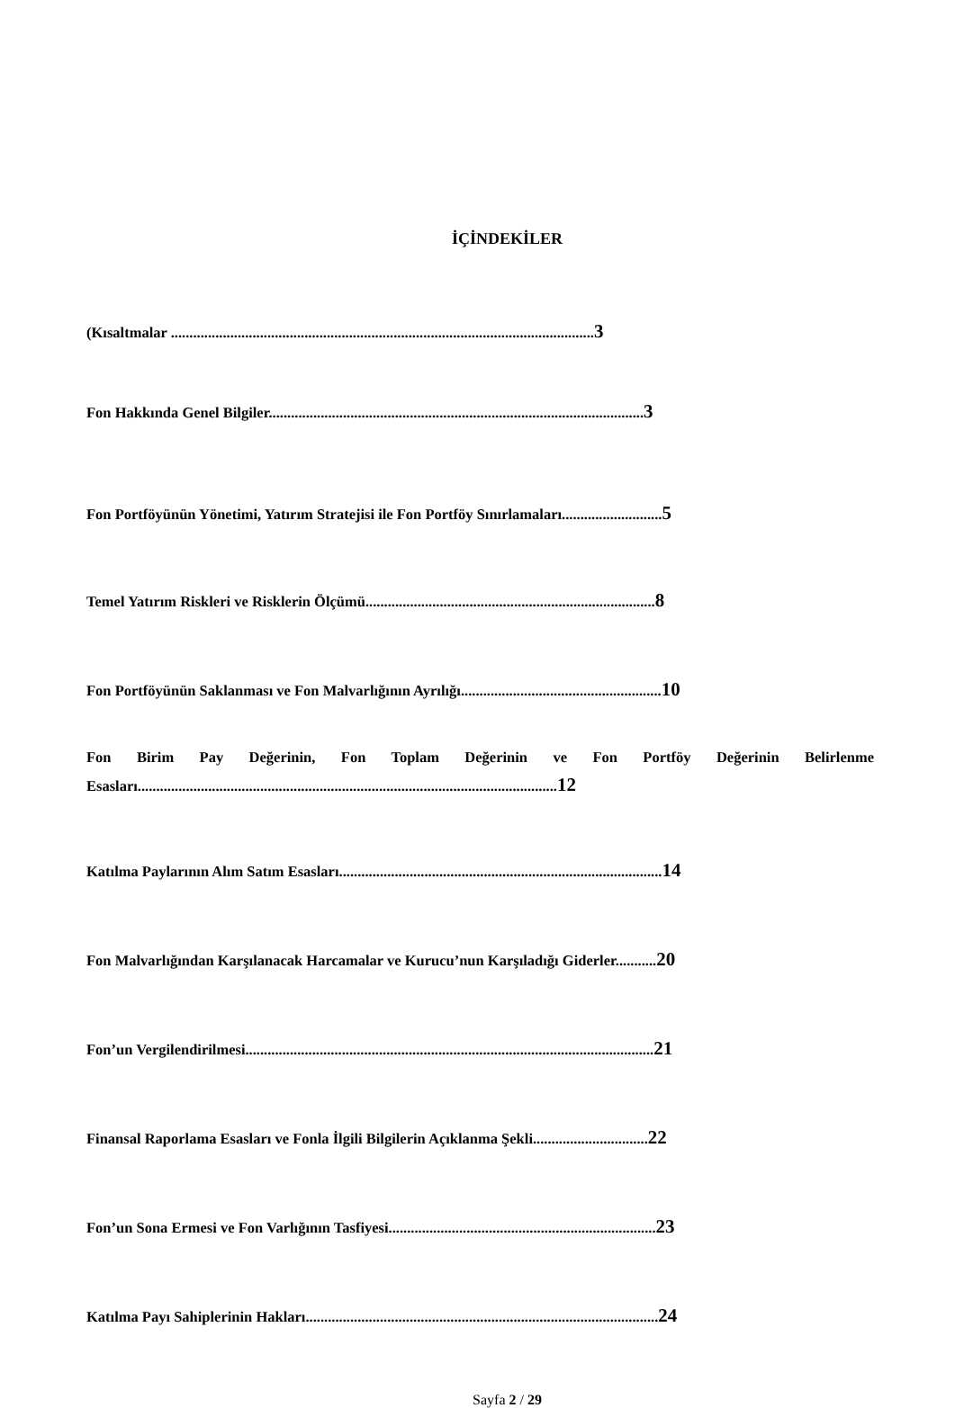İÇİNDEKİLER
(Kısaltmalar ..................................................................................................................3
Fon Hakkında Genel Bilgiler.....................................................................................................3
Fon Portföyünün Yönetimi, Yatırım Stratejisi ile Fon Portföy Sınırlamaları...........................5
Temel Yatırım Riskleri ve Risklerin Ölçümü..............................................................................8
Fon Portföyünün Saklanması ve Fon Malvarlığının Ayrılığı......................................................10
Fon Birim Pay Değerinin, Fon Toplam Değerinin ve Fon Portföy Değerinin Belirlenme Esasları.................................................................................................................12
Katılma Paylarının Alım Satım Esasları.......................................................................................14
Fon Malvarlığından Karşılanacak Harcamalar ve Kurucu’nun Karşıladığı Giderler...........20
Fon’un Vergilendirilmesi..............................................................................................................21
Finansal Raporlama Esasları ve Fonla İlgili Bilgilerin Açıklanma Şekli...............................22
Fon’un Sona Ermesi ve Fon Varlığının Tasfiyesi........................................................................23
Katılma Payı Sahiplerinin Hakları...............................................................................................24
Sayfa 2 / 29